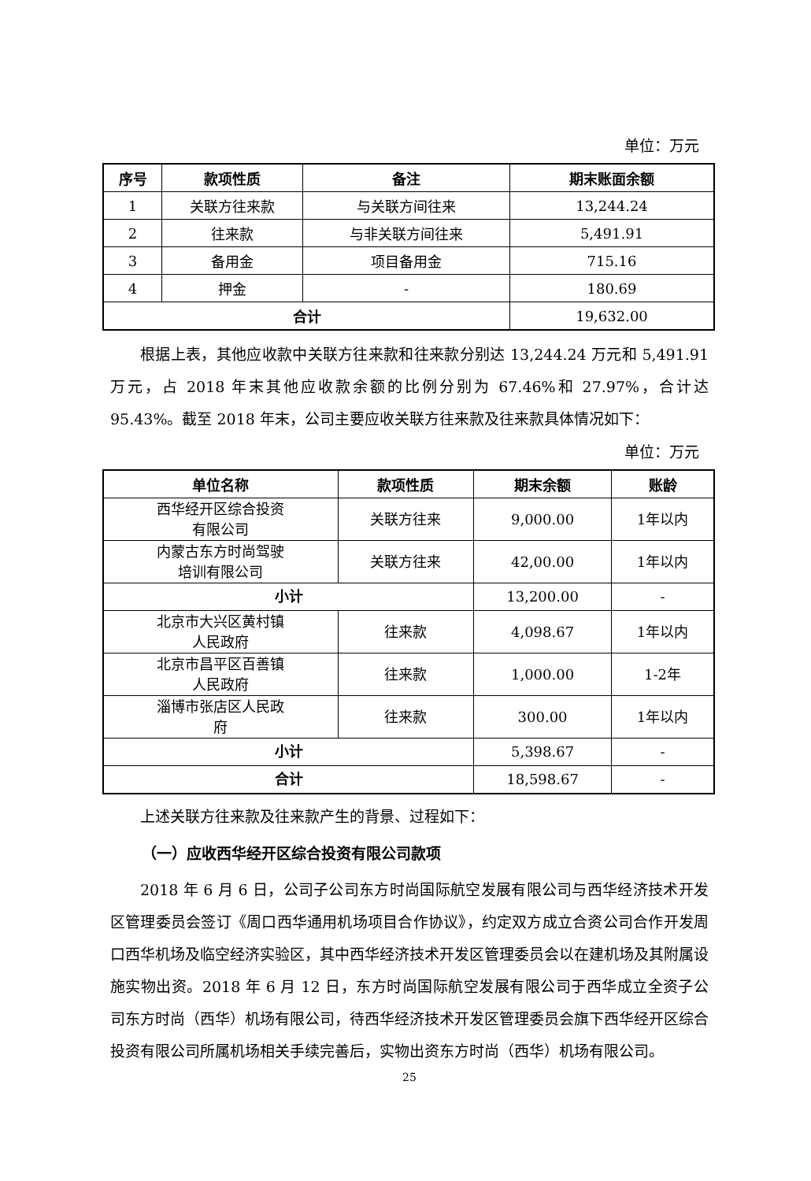单位：万元
| 序号 | 款项性质 | 备注 | 期末账面余额 |
| --- | --- | --- | --- |
| 1 | 关联方往来款 | 与关联方间往来 | 13,244.24 |
| 2 | 往来款 | 与非关联方间往来 | 5,491.91 |
| 3 | 备用金 | 项目备用金 | 715.16 |
| 4 | 押金 | - | 180.69 |
| 合计 | | | 19,632.00 |
根据上表，其他应收款中关联方往来款和往来款分别达 13,244.24 万元和 5,491.91 万元，占 2018 年末其他应收款余额的比例分别为 67.46%和 27.97%，合计达 95.43%。截至 2018 年末，公司主要应收关联方往来款及往来款具体情况如下：
单位：万元
| 单位名称 | 款项性质 | 期末余额 | 账龄 |
| --- | --- | --- | --- |
| 西华经开区综合投资 有限公司 | 关联方往来 | 9,000.00 | 1年以内 |
| 内蒙古东方时尚驾驶 培训有限公司 | 关联方往来 | 42,00.00 | 1年以内 |
| 小计 | | 13,200.00 | - |
| 北京市大兴区黄村镇 人民政府 | 往来款 | 4,098.67 | 1年以内 |
| 北京市昌平区百善镇 人民政府 | 往来款 | 1,000.00 | 1-2年 |
| 淄博市张店区人民政 府 | 往来款 | 300.00 | 1年以内 |
| 小计 | | 5,398.67 | - |
| 合计 | | 18,598.67 | - |
上述关联方往来款及往来款产生的背景、过程如下：
（一）应收西华经开区综合投资有限公司款项
2018 年 6 月 6 日，公司子公司东方时尚国际航空发展有限公司与西华经济技术开发区管理委员会签订《周口西华通用机场项目合作协议》，约定双方成立合资公司合作开发周口西华机场及临空经济实验区，其中西华经济技术开发区管理委员会以在建机场及其附属设施实物出资。2018 年 6 月 12 日，东方时尚国际航空发展有限公司于西华成立全资子公司东方时尚（西华）机场有限公司，待西华经济技术开发区管理委员会旗下西华经开区综合投资有限公司所属机场相关手续完善后，实物出资东方时尚（西华）机场有限公司。
25